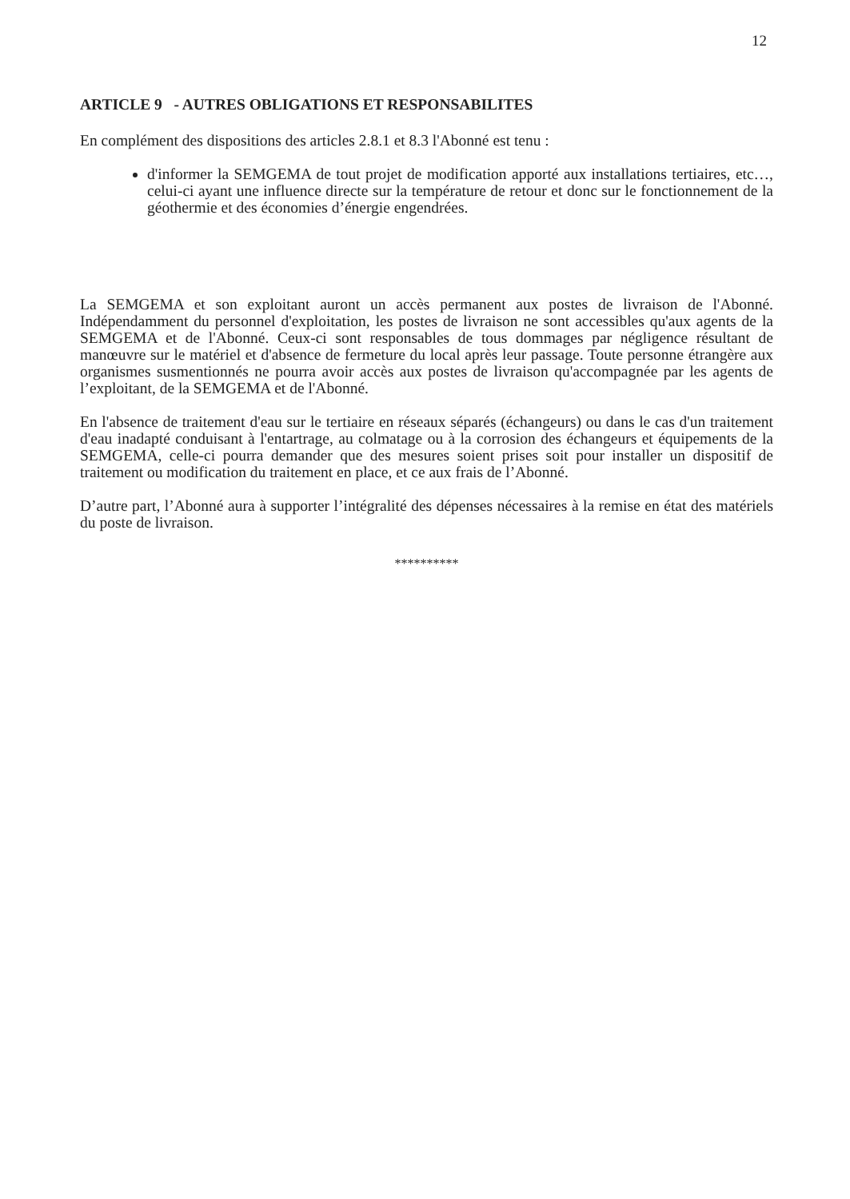12
ARTICLE 9 - AUTRES OBLIGATIONS ET RESPONSABILITES
En complément des dispositions des articles 2.8.1 et 8.3 l'Abonné est tenu :
d'informer la SEMGEMA de tout projet de modification apporté aux installations tertiaires, etc…, celui-ci ayant une influence directe sur la température de retour et donc sur le fonctionnement de la géothermie et des économies d’énergie engendrées.
La SEMGEMA et son exploitant auront un accès permanent aux postes de livraison de l'Abonné. Indépendamment du personnel d'exploitation, les postes de livraison ne sont accessibles qu'aux agents de la SEMGEMA et de l'Abonné. Ceux-ci sont responsables de tous dommages par négligence résultant de manœuvre sur le matériel et d'absence de fermeture du local après leur passage. Toute personne étrangère aux organismes susmentionnés ne pourra avoir accès aux postes de livraison qu'accompagnée par les agents de l’exploitant, de la SEMGEMA et de l'Abonné.
En l'absence de traitement d'eau sur le tertiaire en réseaux séparés (échangeurs) ou dans le cas d'un traitement d'eau inadapté conduisant à l'entartrage, au colmatage ou à la corrosion des échangeurs et équipements de la SEMGEMA, celle-ci pourra demander que des mesures soient prises soit pour installer un dispositif de traitement ou modification du traitement en place, et ce aux frais de l’Abonné.
D’autre part, l’Abonné aura à supporter l’intégralité des dépenses nécessaires à la remise en état des matériels du poste de livraison.
**********